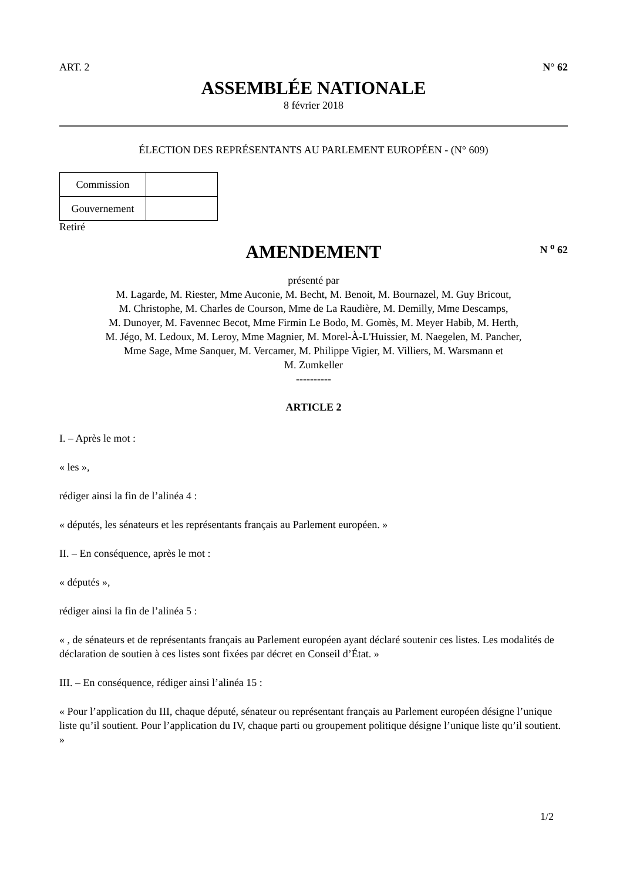ART. 2 N° 62
ASSEMBLÉE NATIONALE
8 février 2018
ÉLECTION DES REPRÉSENTANTS AU PARLEMENT EUROPÉEN - (N° 609)
| Commission | |
| Gouvernement | |
Retiré
AMENDEMENT
N <sup>o</sup> 62
présenté par
M. Lagarde, M. Riester, Mme Auconie, M. Becht, M. Benoit, M. Bournazel, M. Guy Bricout,
M. Christophe, M. Charles de Courson, Mme de La Raudière, M. Demilly, Mme Descamps,
M. Dunoyer, M. Favennec Becot, Mme Firmin Le Bodo, M. Gomès, M. Meyer Habib, M. Herth,
M. Jégo, M. Ledoux, M. Leroy, Mme Magnier, M. Morel-À-L'Huissier, M. Naegelen, M. Pancher,
Mme Sage, Mme Sanquer, M. Vercamer, M. Philippe Vigier, M. Villiers, M. Warsmann et
M. Zumkeller
----------
ARTICLE 2
I. – Après le mot :
« les »,
rédiger ainsi la fin de l’alinéa 4 :
« députés, les sénateurs et les représentants français au Parlement européen. »
II. – En conséquence, après le mot :
« députés »,
rédiger ainsi la fin de l’alinéa 5 :
« , de sénateurs et de représentants français au Parlement européen ayant déclaré soutenir ces listes. Les modalités de déclaration de soutien à ces listes sont fixées par décret en Conseil d’État. »
III. – En conséquence, rédiger ainsi l’alinéa 15 :
« Pour l’application du III, chaque député, sénateur ou représentant français au Parlement européen désigne l’unique liste qu’il soutient. Pour l’application du IV, chaque parti ou groupement politique désigne l’unique liste qu’il soutient. »
1/2